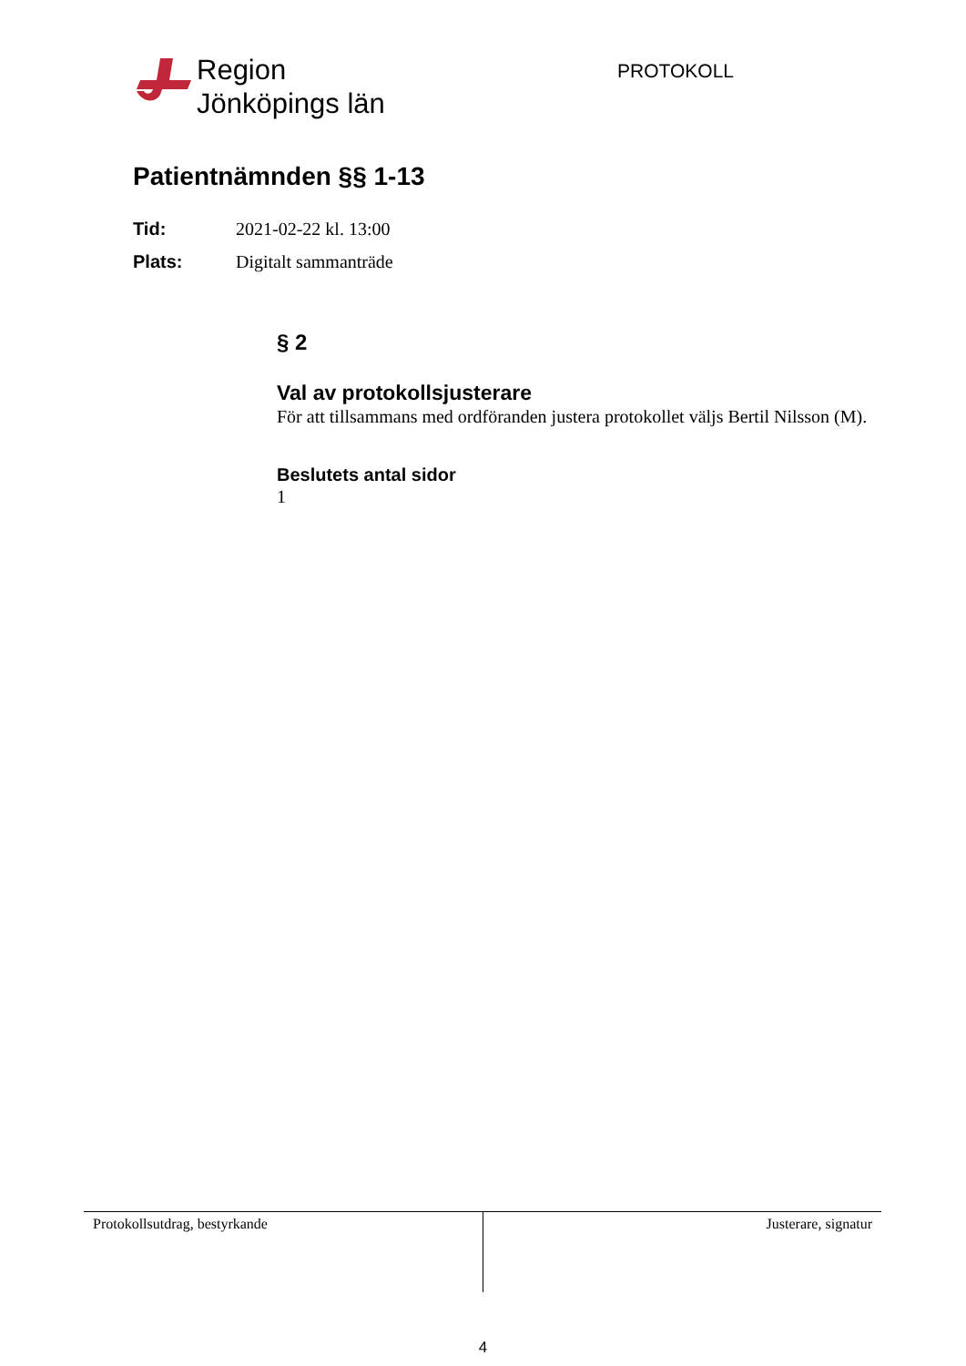Region
Jönköpings län
PROTOKOLL
Patientnämnden §§ 1-13
Tid: 2021-02-22 kl. 13:00
Plats: Digitalt sammanträde
§ 2
Val av protokollsjusterare
För att tillsammans med ordföranden justera protokollet väljs Bertil Nilsson (M).
Beslutets antal sidor
1
Protokollsutdrag, bestyrkande Justerare, signatur
4